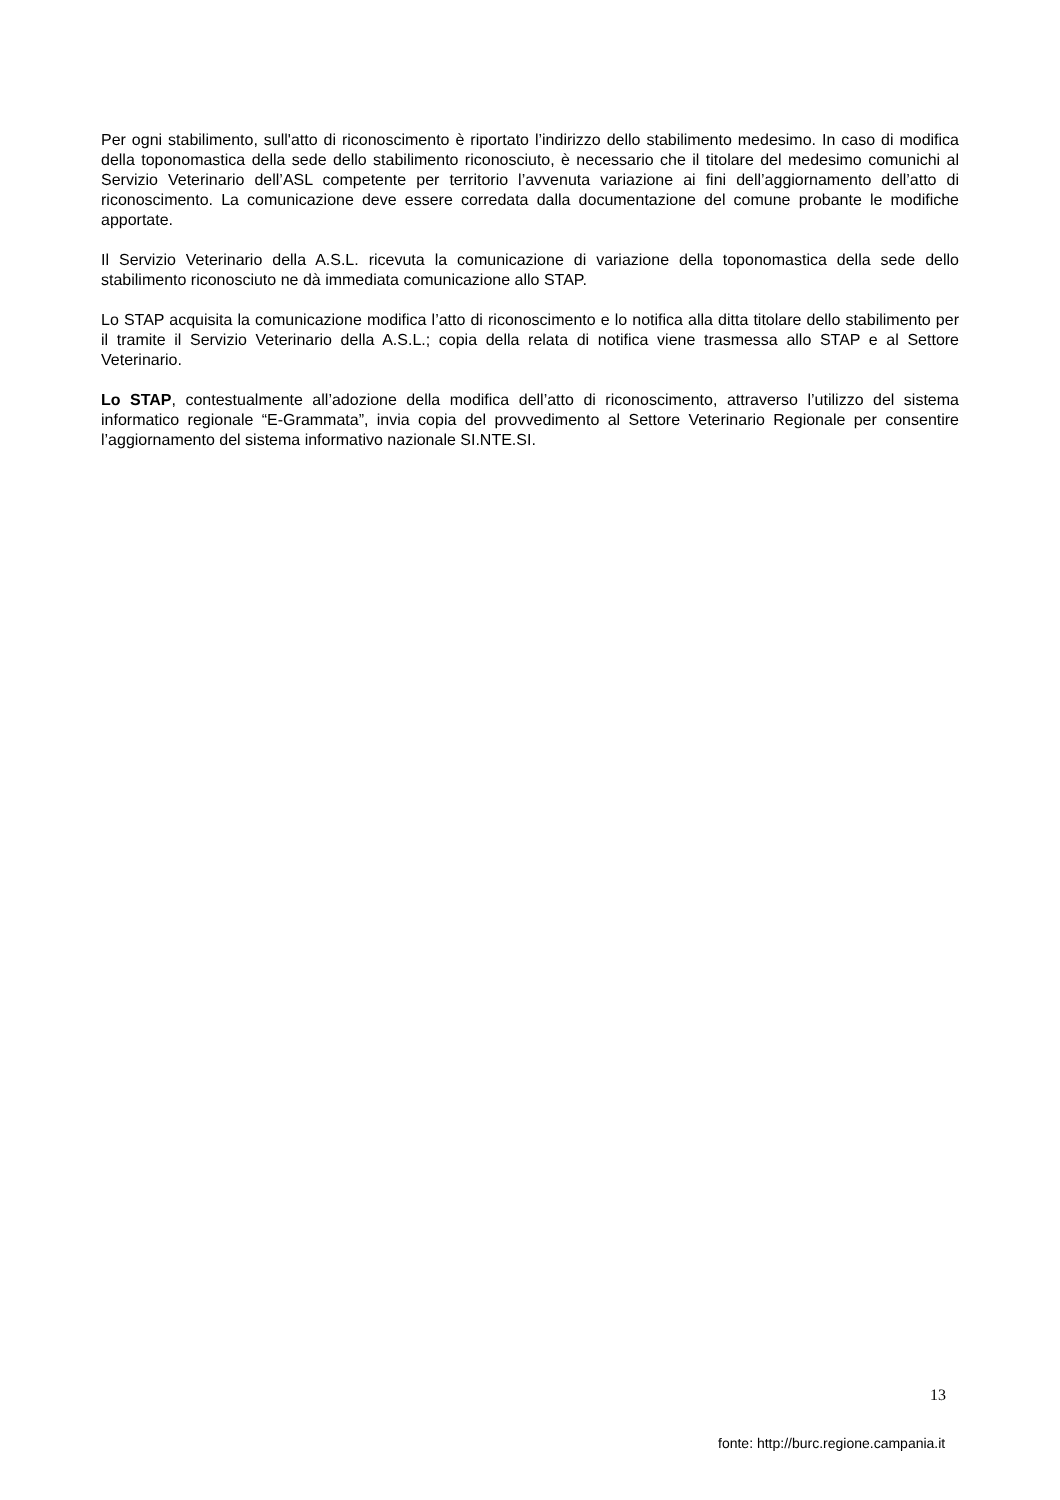Per ogni stabilimento, sull'atto di riconoscimento è riportato l’indirizzo dello stabilimento medesimo. In caso di modifica della toponomastica della sede dello stabilimento riconosciuto, è necessario che il titolare del medesimo comunichi al Servizio Veterinario dell’ASL competente per territorio l’avvenuta variazione ai fini dell’aggiornamento dell’atto di riconoscimento. La comunicazione deve essere corredata dalla documentazione del comune probante le modifiche apportate.
Il Servizio Veterinario della A.S.L. ricevuta la comunicazione di variazione della toponomastica della sede dello stabilimento riconosciuto ne dà immediata comunicazione allo STAP.
Lo STAP acquisita la comunicazione modifica l’atto di riconoscimento e lo notifica alla ditta titolare dello stabilimento per il tramite il Servizio Veterinario della A.S.L.; copia della relata di notifica viene trasmessa allo STAP e al Settore Veterinario.
Lo STAP, contestualmente all’adozione della modifica dell’atto di riconoscimento, attraverso l’utilizzo del sistema informatico regionale “E-Grammata”, invia copia del provvedimento al Settore Veterinario Regionale per consentire l’aggiornamento del sistema informativo nazionale SI.NTE.SI.
13
fonte: http://burc.regione.campania.it